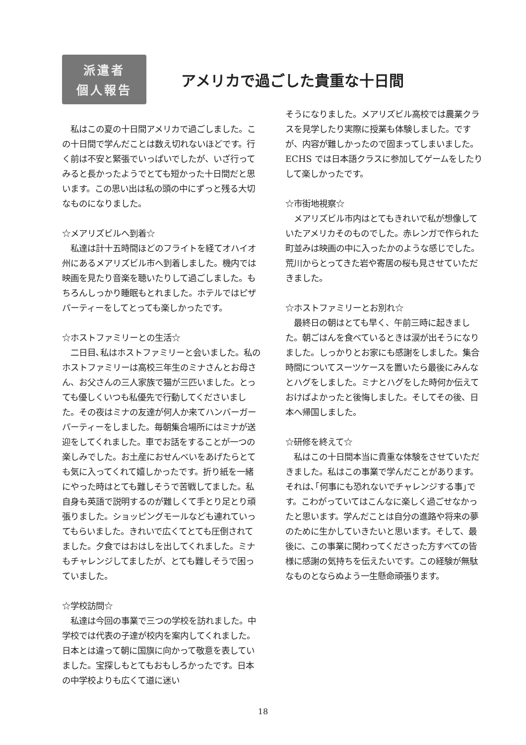派遣者
個人報告
アメリカで過ごした貴重な十日間
　私はこの夏の十日間アメリカで過ごしました。この十日間で学んだことは数え切れないほどです。行く前は不安と緊張でいっぱいでしたが、いざ行ってみると長かったようでとても短かった十日間だと思います。この思い出は私の頭の中にずっと残る大切なものになりました。
☆メアリズビルへ到着☆
　私達は計十五時間ほどのフライトを経てオハイオ州にあるメアリズビル市へ到着しました。機内では映画を見たり音楽を聴いたりして過ごしました。もちろんしっかり睡眠もとれました。ホテルではピザパーティーをしてとっても楽しかったです。
☆ホストファミリーとの生活☆
　二日目､私はホストファミリーと会いました。私のホストファミリーは高校三年生のミナさんとお母さん、お父さんの三人家族で猫が三匹いました。とっても優しくいつも私優先で行動してくださいました。その夜はミナの友達が何人か来てハンバーガーパーティーをしました。毎朝集合場所にはミナが送迎をしてくれました。車でお話をすることが一つの楽しみでした。お土産におせんべいをあげたらとても気に入ってくれて嬉しかったです。折り紙を一緒にやった時はとても難しそうで苦戦してました。私自身も英語で説明するのが難しくて手とり足とり頑張りました。ショッピングモールなども連れていってもらいました。きれいで広くてとても圧倒されてました。夕食ではおはしを出してくれました。ミナもチャレンジしてましたが、とても難しそうで困っていました。
☆学校訪問☆
　私達は今回の事業で三つの学校を訪れました。中学校では代表の子達が校内を案内してくれました。日本とは違って朝に国旗に向かって敬意を表していました。宝探しもとてもおもしろかったです。日本の中学校よりも広くて道に迷い
そうになりました。メアリズビル高校では農業クラスを見学したり実際に授業も体験しました。ですが、内容が難しかったので固まってしまいました。
ECHS では日本語クラスに参加してゲームをしたりして楽しかったです。
☆市街地視察☆
　メアリズビル市内はとてもきれいで私が想像していたアメリカそのものでした。赤レンガで作られた町並みは映画の中に入ったかのような感じでした。荒川からとってきた岩や寄居の桜も見させていただきました。
☆ホストファミリーとお別れ☆
　最終日の朝はとても早く、午前三時に起きました。朝ごはんを食べているときは涙が出そうになりました。しっかりとお家にも感謝をしました。集合時間についてスーツケースを置いたら最後にみんなとハグをしました。ミナとハグをした時何か伝えておけばよかったと後悔しました。そしてその後、日本へ帰国しました。
☆研修を終えて☆
　私はこの十日間本当に貴重な体験をさせていただきました。私はこの事業で学んだことがあります。それは､｢何事にも恐れないでチャレンジする事｣です。こわがっていてはこんなに楽しく過ごせなかったと思います。学んだことは自分の進路や将来の夢のために生かしていきたいと思います。そして、最後に、この事業に関わってくださった方すべての皆様に感謝の気持ちを伝えたいです。この経験が無駄なものとならぬよう一生懸命頑張ります。
18